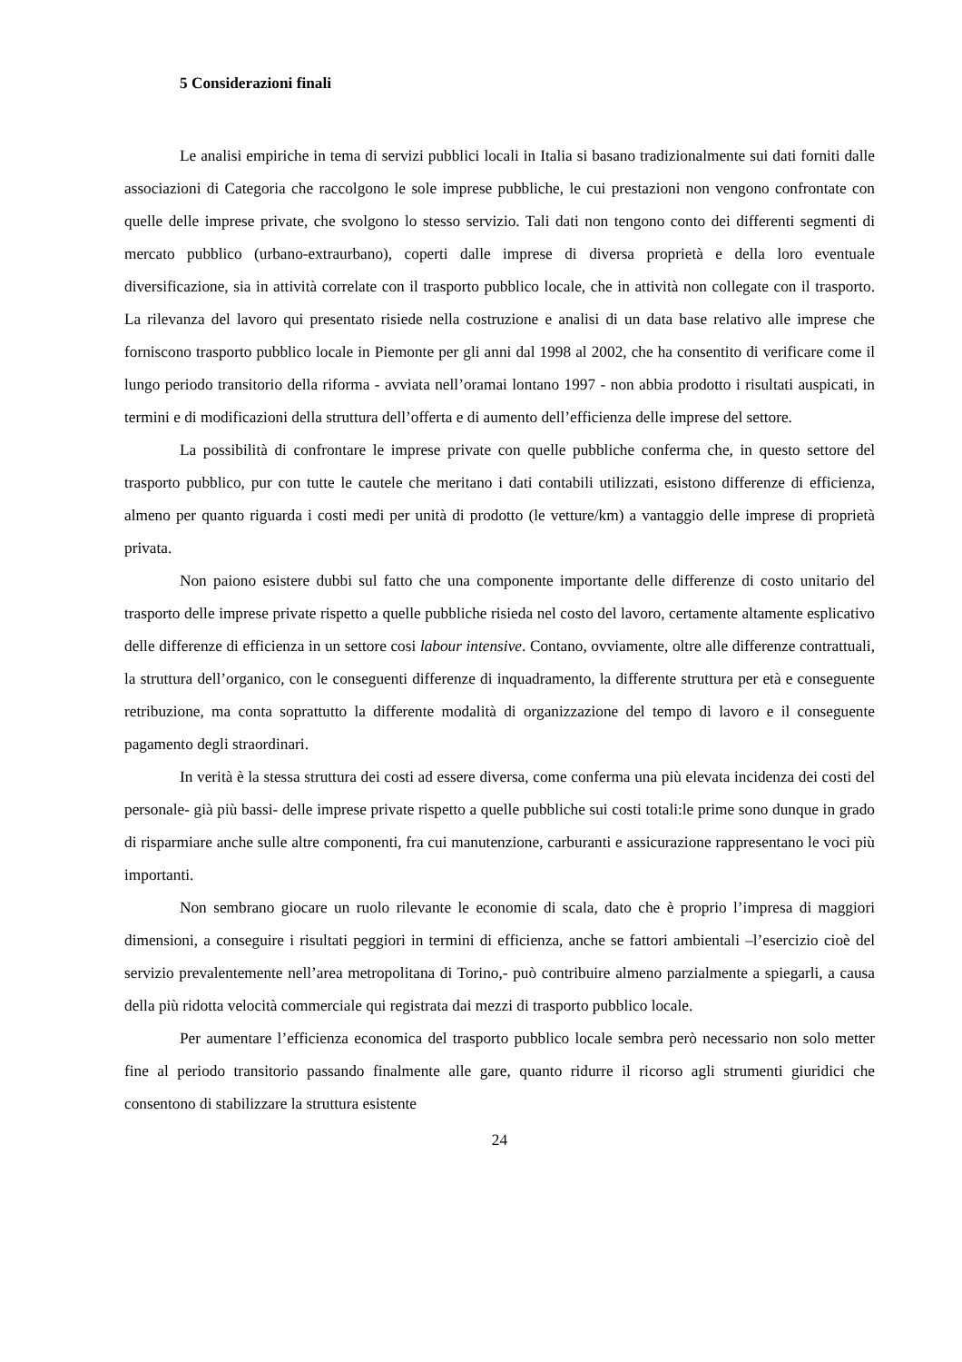5 Considerazioni finali
Le analisi empiriche in tema di servizi pubblici locali in Italia si basano tradizionalmente sui dati forniti dalle associazioni di Categoria che raccolgono le sole imprese pubbliche, le cui prestazioni non vengono confrontate con quelle delle imprese private, che svolgono lo stesso servizio. Tali dati non tengono conto dei differenti segmenti di mercato pubblico (urbano-extraurbano), coperti dalle imprese di diversa proprietà e della loro eventuale diversificazione, sia in attività correlate con il trasporto pubblico locale, che in attività non collegate con il trasporto. La rilevanza del lavoro qui presentato risiede nella costruzione e analisi di un data base relativo alle imprese che forniscono trasporto pubblico locale in Piemonte per gli anni dal 1998 al 2002, che ha consentito di verificare come il lungo periodo transitorio della riforma - avviata nell’oramai lontano 1997 - non abbia prodotto i risultati auspicati, in termini e di modificazioni della struttura dell’offerta e di aumento dell’efficienza delle imprese del settore.
La possibilità di confrontare le imprese private con quelle pubbliche conferma che, in questo settore del trasporto pubblico, pur con tutte le cautele che meritano i dati contabili utilizzati, esistono differenze di efficienza, almeno per quanto riguarda i costi medi per unità di prodotto (le vetture/km) a vantaggio delle imprese di proprietà privata.
Non paiono esistere dubbi sul fatto che una componente importante delle differenze di costo unitario del trasporto delle imprese private rispetto a quelle pubbliche risieda nel costo del lavoro, certamente altamente esplicativo delle differenze di efficienza in un settore cosi labour intensive. Contano, ovviamente, oltre alle differenze contrattuali, la struttura dell’organico, con le conseguenti differenze di inquadramento, la differente struttura per età e conseguente retribuzione, ma conta soprattutto la differente modalità di organizzazione del tempo di lavoro e il conseguente pagamento degli straordinari.
In verità è la stessa struttura dei costi ad essere diversa, come conferma una più elevata incidenza dei costi del personale- già più bassi- delle imprese private rispetto a quelle pubbliche sui costi totali:le prime sono dunque in grado di risparmiare anche sulle altre componenti, fra cui manutenzione, carburanti e assicurazione rappresentano le voci più importanti.
Non sembrano giocare un ruolo rilevante le economie di scala, dato che è proprio l’impresa di maggiori dimensioni, a conseguire i risultati peggiori in termini di efficienza, anche se fattori ambientali –l’esercizio cioè del servizio prevalentemente nell’area metropolitana di Torino,- può contribuire almeno parzialmente a spiegarli, a causa della più ridotta velocità commerciale qui registrata dai mezzi di trasporto pubblico locale.
Per aumentare l’efficienza economica del trasporto pubblico locale sembra però necessario non solo metter fine al periodo transitorio passando finalmente alle gare, quanto ridurre il ricorso agli strumenti giuridici che consentono di stabilizzare la struttura esistente
24